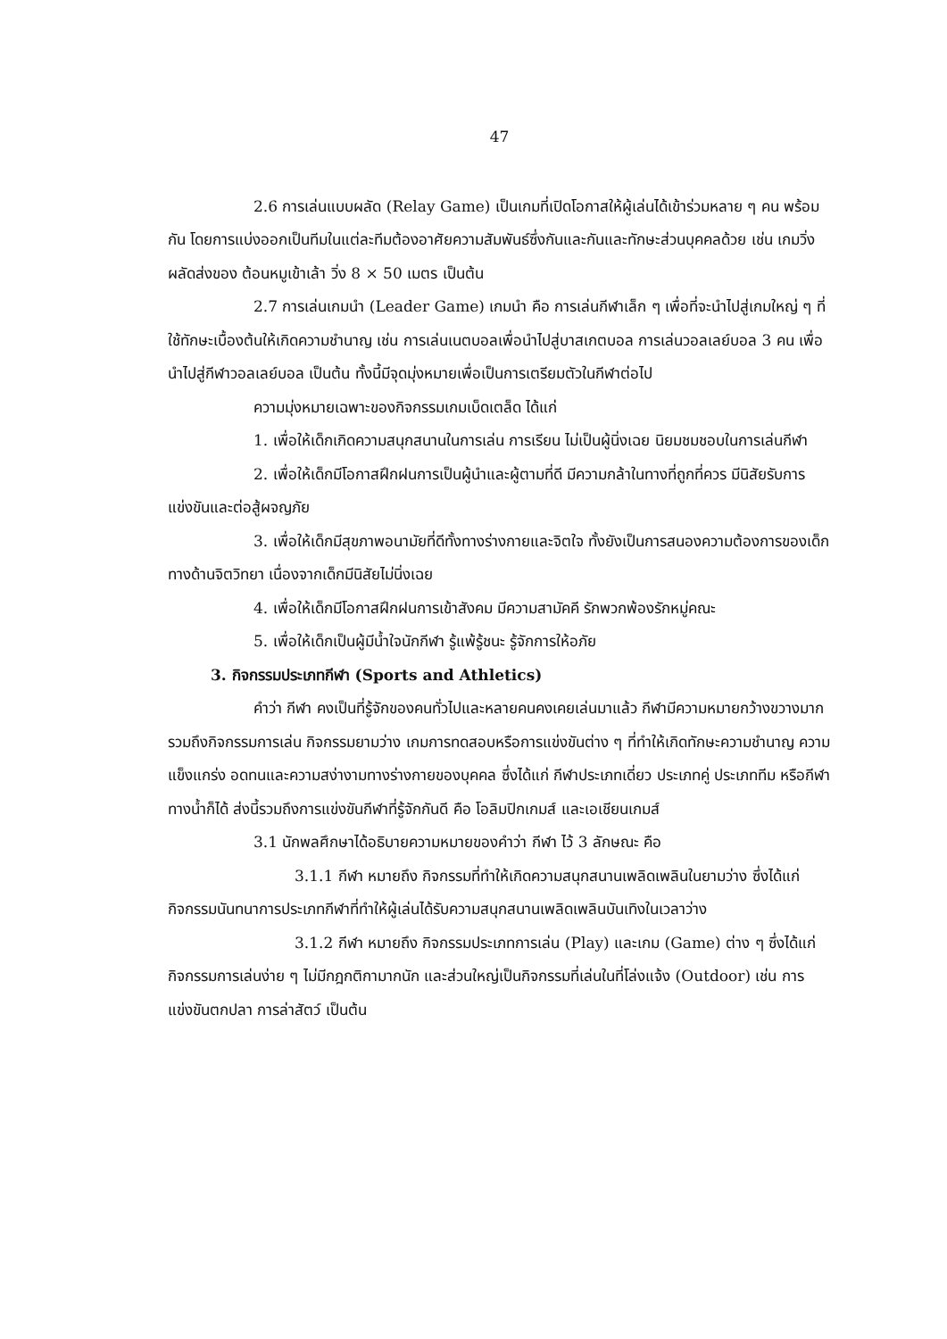47
2.6 การเล่นแบบผลัด (Relay Game) เป็นเกมที่เปิดโอกาสให้ผู้เล่นได้เข้าร่วมหลาย ๆ คน พร้อมกัน โดยการแบ่งออกเป็นทีมในแต่ละทีมต้องอาศัยความสัมพันธ์ซึ่งกันและกันและทักษะส่วนบุคคลด้วย เช่น เกมวิ่งผลัดส่งของ ต้อนหมูเข้าเล้า วิ่ง 8 × 50 เมตร เป็นต้น
2.7 การเล่นเกมนำ (Leader Game) เกมนำ คือ การเล่นกีฬาเล็ก ๆ เพื่อที่จะนำไปสู่เกมใหญ่ ๆ ที่ใช้ทักษะเบื้องต้นให้เกิดความชำนาญ เช่น การเล่นเนตบอลเพื่อนำไปสู่บาสเกตบอล การเล่นวอลเลย์บอล 3 คน เพื่อนำไปสู่กีฬาวอลเลย์บอล เป็นต้น ทั้งนี้มีจุดมุ่งหมายเพื่อเป็นการเตรียมตัวในกีฬาต่อไป
ความมุ่งหมายเฉพาะของกิจกรรมเกมเบ็ดเตล็ด ได้แก่
1. เพื่อให้เด็กเกิดความสนุกสนานในการเล่น การเรียน ไม่เป็นผู้นิ่งเฉย นิยมชมชอบในการเล่นกีฬา
2. เพื่อให้เด็กมีโอกาสฝึกฝนการเป็นผู้นำและผู้ตามที่ดี มีความกล้าในทางที่ถูกที่ควร มีนิสัยรับการแข่งขันและต่อสู้ผจญภัย
3. เพื่อให้เด็กมีสุขภาพอนามัยที่ดีทั้งทางร่างกายและจิตใจ ทั้งยังเป็นการสนองความต้องการของเด็กทางด้านจิตวิทยา เนื่องจากเด็กมีนิสัยไม่นิ่งเฉย
4. เพื่อให้เด็กมีโอกาสฝึกฝนการเข้าสังคม มีความสามัคคี รักพวกพ้องรักหมู่คณะ
5. เพื่อให้เด็กเป็นผู้มีน้ำใจนักกีฬา รู้แพ้รู้ชนะ รู้จักการให้อภัย
3. กิจกรรมประเภทกีฬา (Sports and Athletics)
คำว่า กีฬา คงเป็นที่รู้จักของคนทั่วไปและหลายคนคงเคยเล่นมาแล้ว กีฬามีความหมายกว้างขวางมาก รวมถึงกิจกรรมการเล่น กิจกรรมยามว่าง เกมการทดสอบหรือการแข่งขันต่าง ๆ ที่ทำให้เกิดทักษะความชำนาญ ความแข็งแกร่ง อดทนและความสง่างามทางร่างกายของบุคคล ซึ่งได้แก่ กีฬาประเภทเดี่ยว ประเภทคู่ ประเภททีม หรือกีฬาทางน้ำก็ได้ ส่งนี้รวมถึงการแข่งขันกีฬาที่รู้จักกันดี คือ โอลิมปิกเกมส์ และเอเชียนเกมส์
3.1 นักพลศึกษาได้อธิบายความหมายของคำว่า กีฬา ไว้ 3 ลักษณะ คือ
3.1.1 กีฬา หมายถึง กิจกรรมที่ทำให้เกิดความสนุกสนานเพลิดเพลินในยามว่าง ซึ่งได้แก่ กิจกรรมนันทนาการประเภทกีฬาที่ทำให้ผู้เล่นได้รับความสนุกสนานเพลิดเพลินบันเทิงในเวลาว่าง
3.1.2 กีฬา หมายถึง กิจกรรมประเภทการเล่น (Play) และเกม (Game) ต่าง ๆ ซึ่งได้แก่ กิจกรรมการเล่นง่าย ๆ ไม่มีกฎกติกามากนัก และส่วนใหญ่เป็นกิจกรรมที่เล่นในที่โล่งแจ้ง (Outdoor) เช่น การแข่งขันตกปลา การล่าสัตว์ เป็นต้น